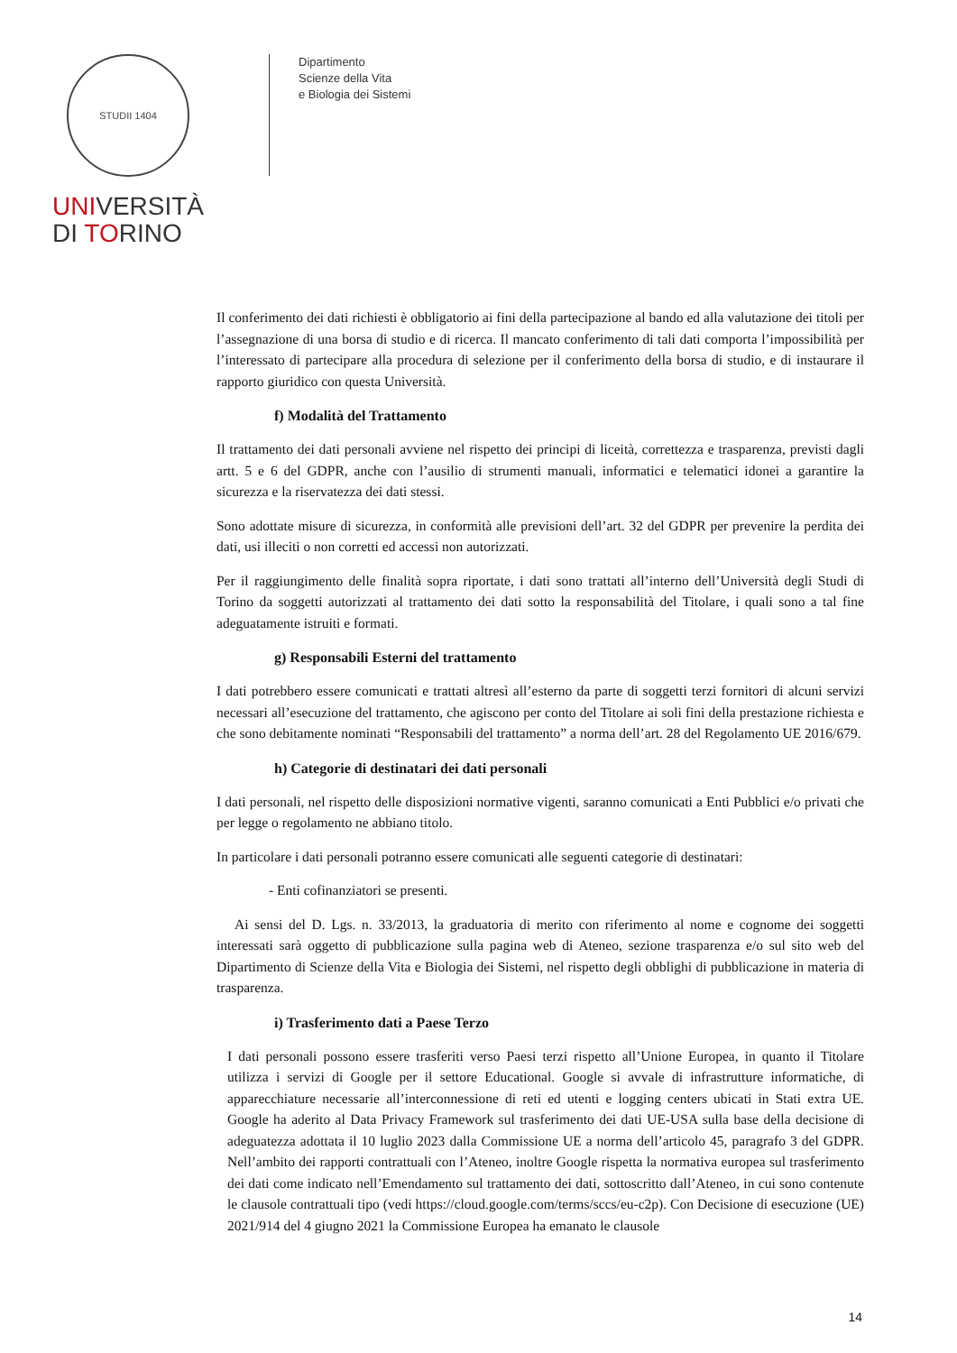STUDII 1404
UNIVERSITÀ
DI TORINO
Dipartimento
Scienze della Vita
e Biologia dei Sistemi
Il conferimento dei dati richiesti è obbligatorio ai fini della partecipazione al bando ed alla valutazione dei titoli per l’assegnazione di una borsa di studio e di ricerca. Il mancato conferimento di tali dati comporta l’impossibilità per l’interessato di partecipare alla procedura di selezione per il conferimento della borsa di studio, e di instaurare il rapporto giuridico con questa Università.
f) Modalità del Trattamento
Il trattamento dei dati personali avviene nel rispetto dei principi di liceità, correttezza e trasparenza, previsti dagli artt. 5 e 6 del GDPR, anche con l’ausilio di strumenti manuali, informatici e telematici idonei a garantire la sicurezza e la riservatezza dei dati stessi.
Sono adottate misure di sicurezza, in conformità alle previsioni dell’art. 32 del GDPR per prevenire la perdita dei dati, usi illeciti o non corretti ed accessi non autorizzati.
Per il raggiungimento delle finalità sopra riportate, i dati sono trattati all’interno dell’Università degli Studi di Torino da soggetti autorizzati al trattamento dei dati sotto la responsabilità del Titolare, i quali sono a tal fine adeguatamente istruiti e formati.
g) Responsabili Esterni del trattamento
I dati potrebbero essere comunicati e trattati altresì all’esterno da parte di soggetti terzi fornitori di alcuni servizi necessari all’esecuzione del trattamento, che agiscono per conto del Titolare ai soli fini della prestazione richiesta e che sono debitamente nominati “Responsabili del trattamento” a norma dell’art. 28 del Regolamento UE 2016/679.
h) Categorie di destinatari dei dati personali
I dati personali, nel rispetto delle disposizioni normative vigenti, saranno comunicati a Enti Pubblici e/o privati che per legge o regolamento ne abbiano titolo.
In particolare i dati personali potranno essere comunicati alle seguenti categorie di destinatari:
- Enti cofinanziatori se presenti.
Ai sensi del D. Lgs. n. 33/2013, la graduatoria di merito con riferimento al nome e cognome dei soggetti interessati sarà oggetto di pubblicazione sulla pagina web di Ateneo, sezione trasparenza e/o sul sito web del Dipartimento di Scienze della Vita e Biologia dei Sistemi, nel rispetto degli obblighi di pubblicazione in materia di trasparenza.
i) Trasferimento dati a Paese Terzo
I dati personali possono essere trasferiti verso Paesi terzi rispetto all’Unione Europea, in quanto il Titolare utilizza i servizi di Google per il settore Educational. Google si avvale di infrastrutture informatiche, di apparecchiature necessarie all’interconnessione di reti ed utenti e logging centers ubicati in Stati extra UE. Google ha aderito al Data Privacy Framework sul trasferimento dei dati UE-USA sulla base della decisione di adeguatezza adottata il 10 luglio 2023 dalla Commissione UE a norma dell’articolo 45, paragrafo 3 del GDPR. Nell’ambito dei rapporti contrattuali con l’Ateneo, inoltre Google rispetta la normativa europea sul trasferimento dei dati come indicato nell’Emendamento sul trattamento dei dati, sottoscritto dall’Ateneo, in cui sono contenute le clausole contrattuali tipo (vedi https://cloud.google.com/terms/sccs/eu-c2p). Con Decisione di esecuzione (UE) 2021/914 del 4 giugno 2021 la Commissione Europea ha emanato le clausole
14